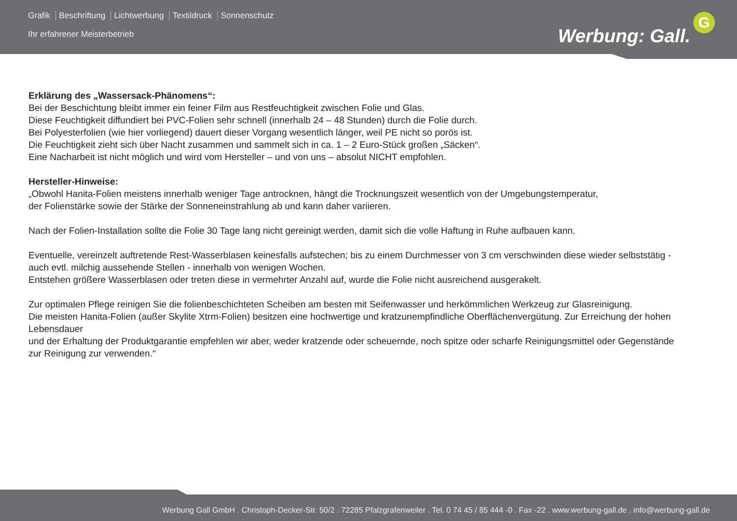Grafik Beschriftung Lichtwerbung Textildruck Sonnenschutz
Ihr erfahrener Meisterbetrieb Werbung: Gall.
G
Erklärung des „Wassersack-Phänomens“:
Bei der Beschichtung bleibt immer ein feiner Film aus Restfeuchtigkeit zwischen Folie und Glas.
Diese Feuchtigkeit diffundiert bei PVC-Folien sehr schnell (innerhalb 24 – 48 Stunden) durch die Folie durch.
Bei Polyesterfolien (wie hier vorliegend) dauert dieser Vorgang wesentlich länger, weil PE nicht so porös ist.
Die Feuchtigkeit zieht sich über Nacht zusammen und sammelt sich in ca. 1 – 2 Euro-Stück großen „Säcken“.
Eine Nacharbeit ist nicht möglich und wird vom Hersteller – und von uns – absolut NICHT empfohlen.
Hersteller-Hinweise:
„Obwohl Hanita-Folien meistens innerhalb weniger Tage antrocknen, hängt die Trocknungszeit wesentlich von der Umgebungstemperatur,
der Folienstärke sowie der Stärke der Sonneneinstrahlung ab und kann daher variieren.
Nach der Folien-Installation sollte die Folie 30 Tage lang nicht gereinigt werden, damit sich die volle Haftung in Ruhe aufbauen kann.
Eventuelle, vereinzelt auftretende Rest-Wasserblasen keinesfalls aufstechen; bis zu einem Durchmesser von 3 cm verschwinden diese wieder selbststätig -
auch evtl. milchig aussehende Stellen - innerhalb von wenigen Wochen.
Entstehen größere Wasserblasen oder treten diese in vermehrter Anzahl auf, wurde die Folie nicht ausreichend ausgerakelt.
Zur optimalen Pflege reinigen Sie die folienbeschichteten Scheiben am besten mit Seifenwasser und herkömmlichen Werkzeug zur Glasreinigung.
Die meisten Hanita-Folien (außer Skylite Xtrm-Folien) besitzen eine hochwertige und kratzunempfindliche Oberflächenvergütung. Zur Erreichung der hohen Lebensdauer
und der Erhaltung der Produktgarantie empfehlen wir aber, weder kratzende oder scheuernde, noch spitze oder scharfe Reinigungsmittel oder Gegenstände
zur Reinigung zur verwenden.“
Werbung Gall GmbH . Christoph-Decker-Str. 50/2 . 72285 Pfalzgrafenweiler . Tel. 0 74 45 / 85 444 -0 . Fax -22 . www.werbung-gall.de . info@werbung-gall.de